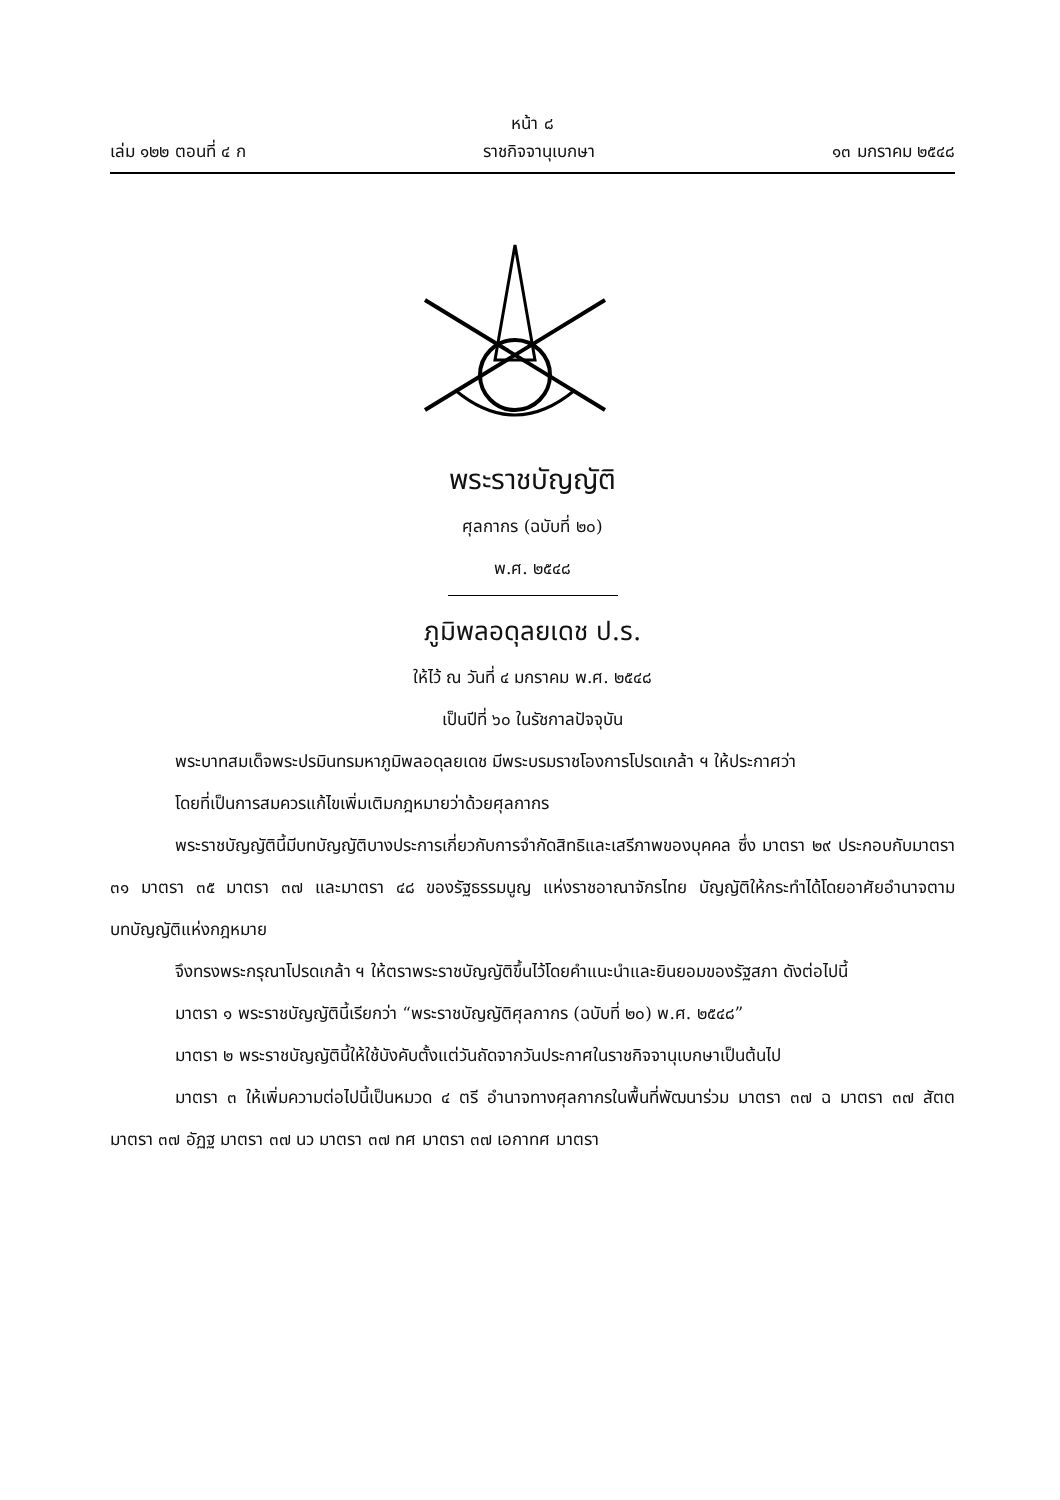หน้า ๘
เล่ม ๑๒๒ ตอนที่ ๔ ก ราชกิจจานุเบกษา ๑๓ มกราคม ๒๕๔๘
พระราชบัญญัติ
ศุลกากร (ฉบับที่ ๒๐)
พ.ศ. ๒๕๔๘
ภูมิพลอดุลยเดช ป.ร.
ให้ไว้ ณ วันที่ ๔ มกราคม พ.ศ. ๒๕๔๘
เป็นปีที่ ๖๐ ในรัชกาลปัจจุบัน
พระบาทสมเด็จพระปรมินทรมหาภูมิพลอดุลยเดช มีพระบรมราชโองการโปรดเกล้า ฯ ให้ประกาศว่า
โดยที่เป็นการสมควรแก้ไขเพิ่มเติมกฎหมายว่าด้วยศุลกากร
พระราชบัญญัตินี้มีบทบัญญัติบางประการเกี่ยวกับการจำกัดสิทธิและเสรีภาพของบุคคล ซึ่ง มาตรา ๒๙ ประกอบกับมาตรา ๓๑ มาตรา ๓๕ มาตรา ๓๗ และมาตรา ๔๘ ของรัฐธรรมนูญ แห่งราชอาณาจักรไทย บัญญัติให้กระทำได้โดยอาศัยอำนาจตามบทบัญญัติแห่งกฎหมาย
จึงทรงพระกรุณาโปรดเกล้า ฯ ให้ตราพระราชบัญญัติขึ้นไว้โดยคำแนะนำและยินยอมของรัฐสภา ดังต่อไปนี้
มาตรา ๑ พระราชบัญญัตินี้เรียกว่า “พระราชบัญญัติศุลกากร (ฉบับที่ ๒๐) พ.ศ. ๒๕๔๘”
มาตรา ๒ พระราชบัญญัตินี้ให้ใช้บังคับตั้งแต่วันถัดจากวันประกาศในราชกิจจานุเบกษาเป็นต้นไป
มาตรา ๓ ให้เพิ่มความต่อไปนี้เป็นหมวด ๔ ตรี อำนาจทางศุลกากรในพื้นที่พัฒนาร่วม มาตรา ๓๗ ฉ มาตรา ๓๗ สัตต มาตรา ๓๗ อัฏฐ มาตรา ๓๗ นว มาตรา ๓๗ ทศ มาตรา ๓๗ เอกาทศ มาตรา